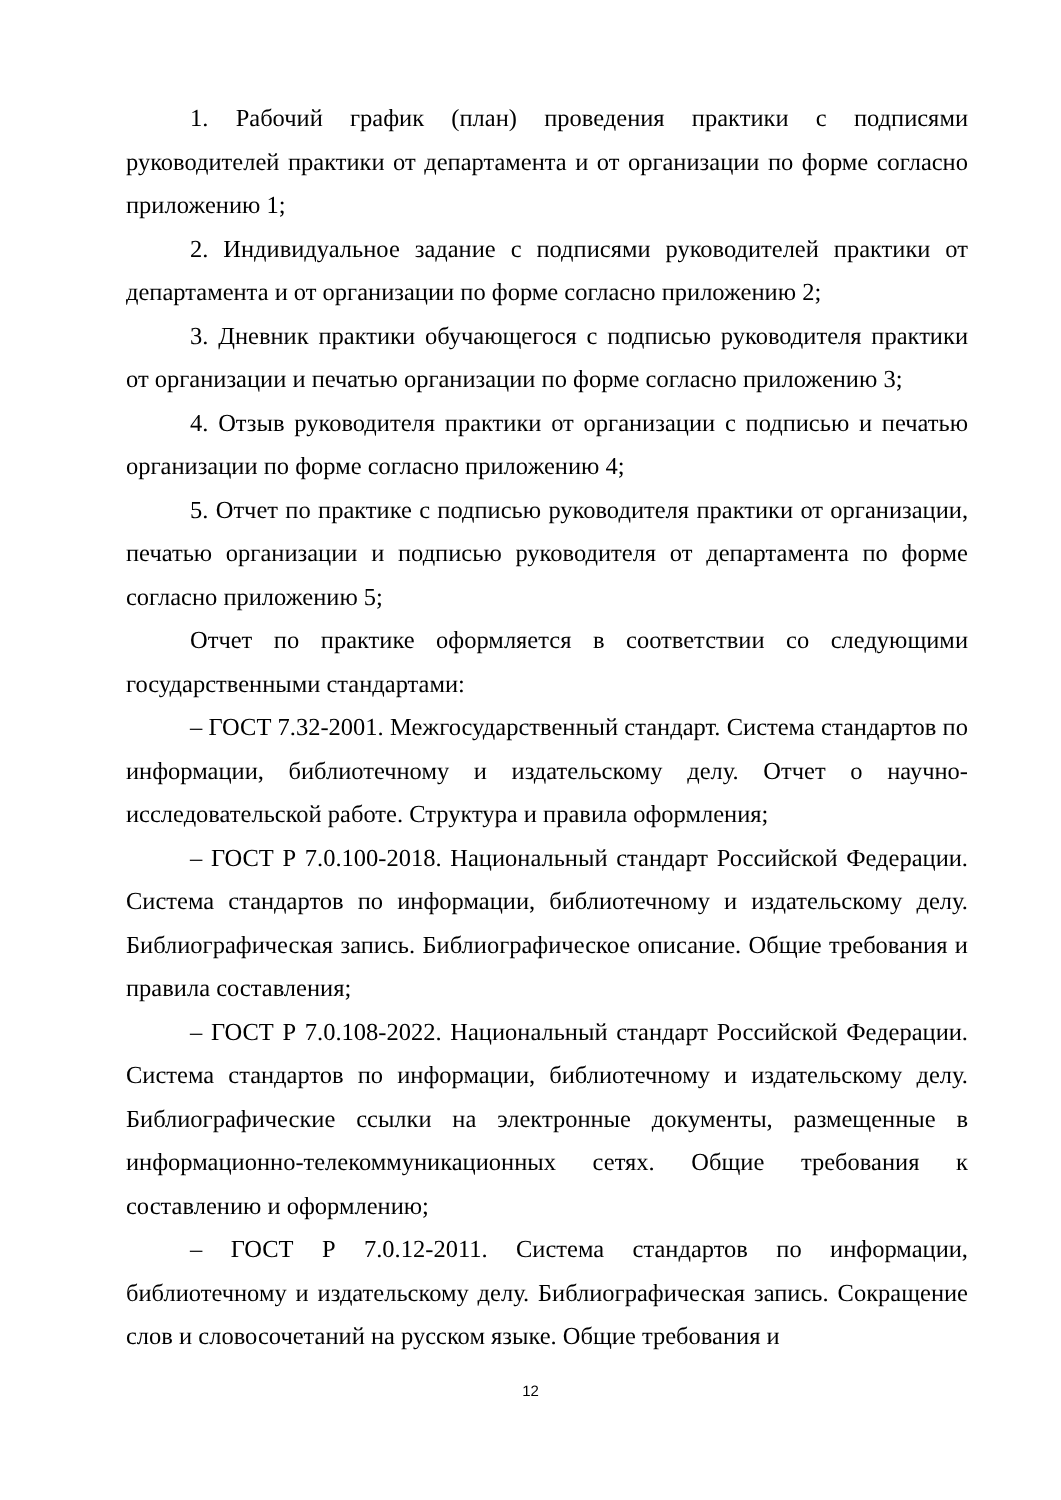1. Рабочий график (план) проведения практики с подписями руководителей практики от департамента и от организации по форме согласно приложению 1;
2. Индивидуальное задание с подписями руководителей практики от департамента и от организации по форме согласно приложению 2;
3. Дневник практики обучающегося с подписью руководителя практики от организации и печатью организации по форме согласно приложению 3;
4. Отзыв руководителя практики от организации с подписью и печатью организации по форме согласно приложению 4;
5. Отчет по практике с подписью руководителя практики от организации, печатью организации и подписью руководителя от департамента по форме согласно приложению 5;
Отчет по практике оформляется в соответствии со следующими государственными стандартами:
– ГОСТ 7.32-2001. Межгосударственный стандарт. Система стандартов по информации, библиотечному и издательскому делу. Отчет о научно-исследовательской работе. Структура и правила оформления;
– ГОСТ Р 7.0.100-2018. Национальный стандарт Российской Федерации. Система стандартов по информации, библиотечному и издательскому делу. Библиографическая запись. Библиографическое описание. Общие требования и правила составления;
– ГОСТ Р 7.0.108-2022. Национальный стандарт Российской Федерации. Система стандартов по информации, библиотечному и издательскому делу. Библиографические ссылки на электронные документы, размещенные в информационно-телекоммуникационных сетях. Общие требования к составлению и оформлению;
– ГОСТ Р 7.0.12-2011. Система стандартов по информации, библиотечному и издательскому делу. Библиографическая запись. Сокращение слов и словосочетаний на русском языке. Общие требования и
12